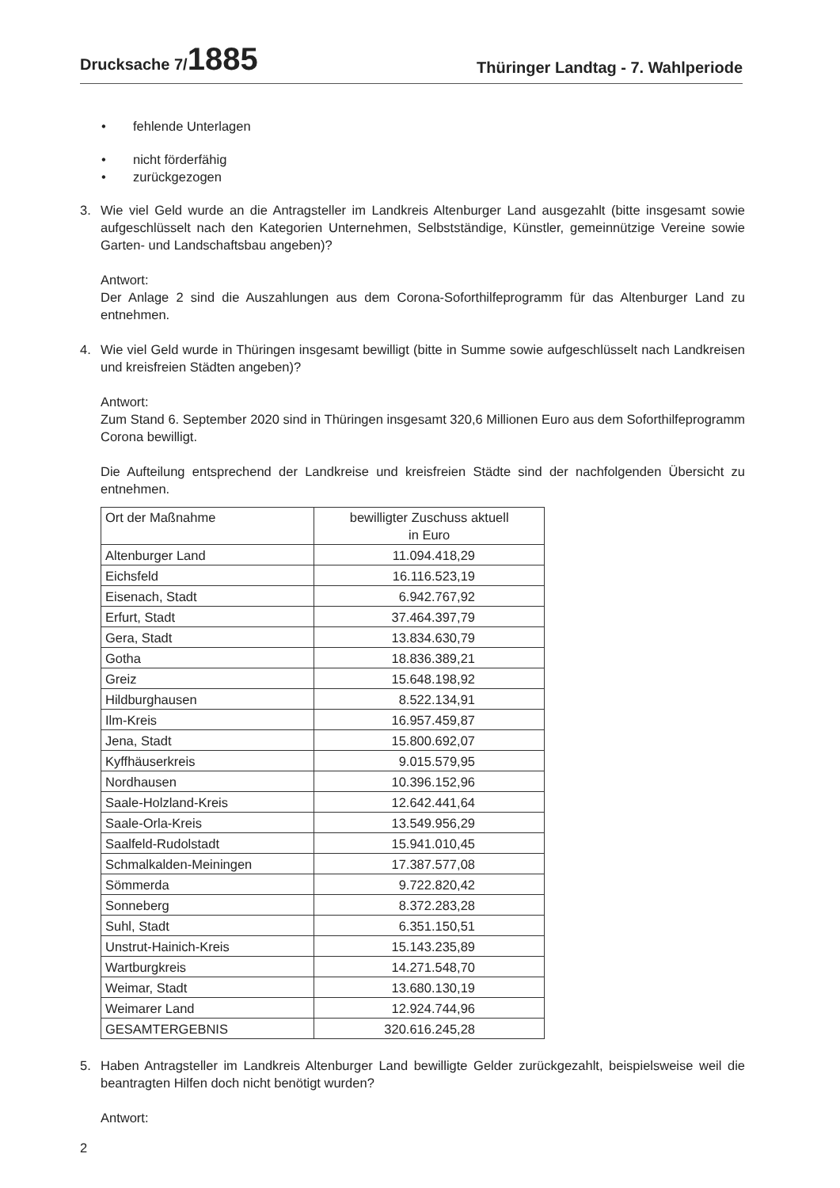Drucksache 7/1885
Thüringer Landtag - 7. Wahlperiode
• fehlende Unterlagen
• nicht förderfähig
• zurückgezogen
3. Wie viel Geld wurde an die Antragsteller im Landkreis Altenburger Land ausgezahlt (bitte insgesamt sowie aufgeschlüsselt nach den Kategorien Unternehmen, Selbstständige, Künstler, gemeinnützige Vereine sowie Garten- und Landschaftsbau angeben)?
Antwort:
Der Anlage 2 sind die Auszahlungen aus dem Corona-Soforthilfeprogramm für das Altenburger Land zu entnehmen.
4. Wie viel Geld wurde in Thüringen insgesamt bewilligt (bitte in Summe sowie aufgeschlüsselt nach Landkreisen und kreisfreien Städten angeben)?
Antwort:
Zum Stand 6. September 2020 sind in Thüringen insgesamt 320,6 Millionen Euro aus dem Soforthilfeprogramm Corona bewilligt.
Die Aufteilung entsprechend der Landkreise und kreisfreien Städte sind der nachfolgenden Übersicht zu entnehmen.
| Ort der Maßnahme | bewilligter Zuschuss aktuell in Euro |
| Altenburger Land | 11.094.418,29 |
| Eichsfeld | 16.116.523,19 |
| Eisenach, Stadt | 6.942.767,92 |
| Erfurt, Stadt | 37.464.397,79 |
| Gera, Stadt | 13.834.630,79 |
| Gotha | 18.836.389,21 |
| Greiz | 15.648.198,92 |
| Hildburghausen | 8.522.134,91 |
| Ilm-Kreis | 16.957.459,87 |
| Jena, Stadt | 15.800.692,07 |
| Kyffhäuserkreis | 9.015.579,95 |
| Nordhausen | 10.396.152,96 |
| Saale-Holzland-Kreis | 12.642.441,64 |
| Saale-Orla-Kreis | 13.549.956,29 |
| Saalfeld-Rudolstadt | 15.941.010,45 |
| Schmalkalden-Meiningen | 17.387.577,08 |
| Sömmerda | 9.722.820,42 |
| Sonneberg | 8.372.283,28 |
| Suhl, Stadt | 6.351.150,51 |
| Unstrut-Hainich-Kreis | 15.143.235,89 |
| Wartburgkreis | 14.271.548,70 |
| Weimar, Stadt | 13.680.130,19 |
| Weimarer Land | 12.924.744,96 |
| GESAMTERGEBNIS | 320.616.245,28 |
5. Haben Antragsteller im Landkreis Altenburger Land bewilligte Gelder zurückgezahlt, beispielsweise weil die beantragten Hilfen doch nicht benötigt wurden?
Antwort:
2